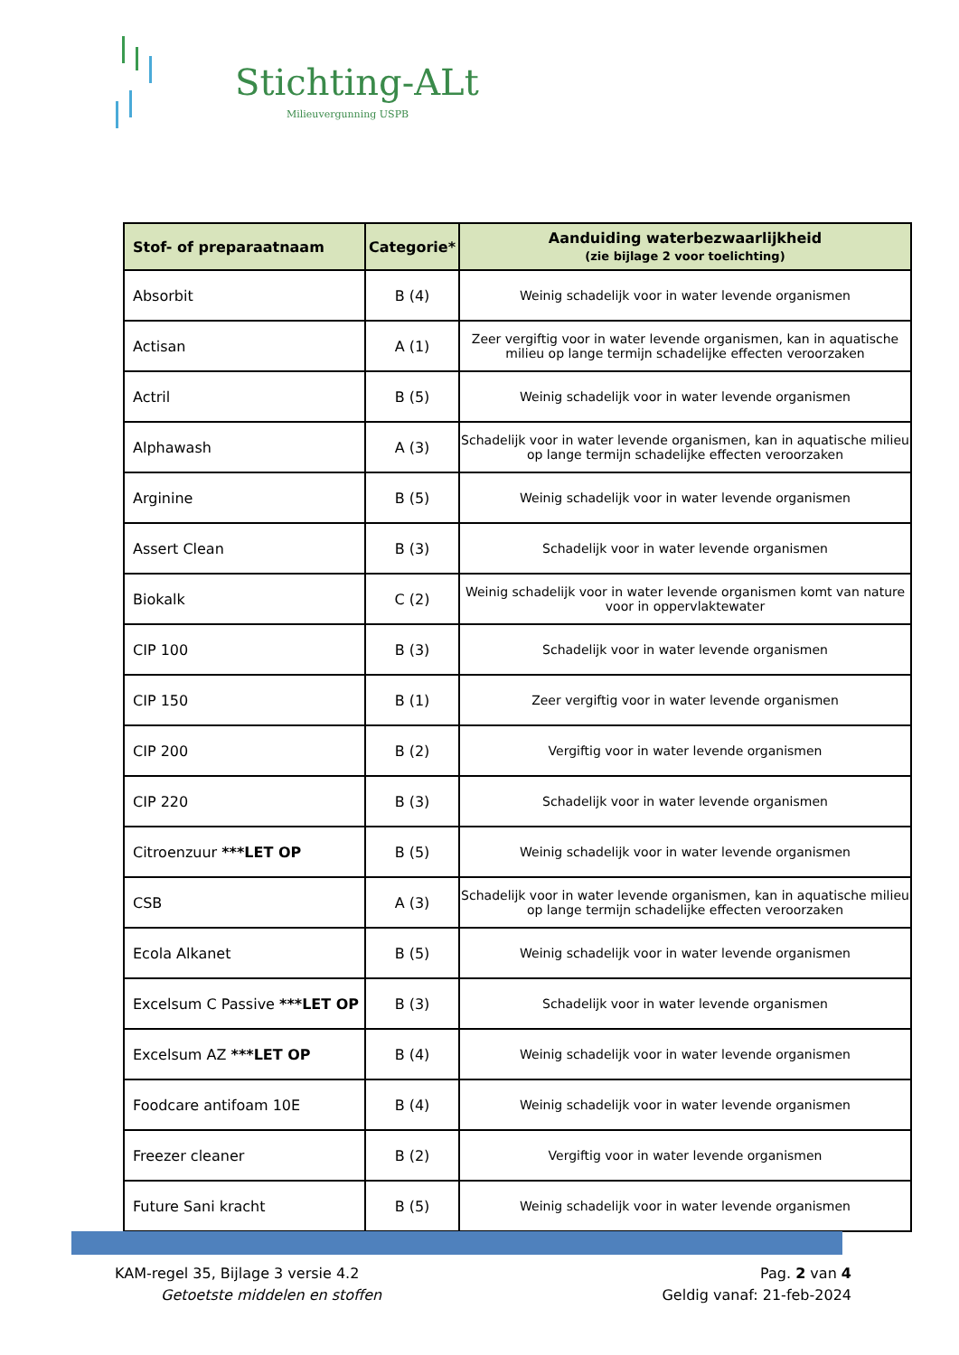Stichting-ALt
Milieuvergunning USPB
| Stof- of preparaatnaam | Categorie* | Aanduiding waterbezwaarlijkheid (zie bijlage 2 voor toelichting) |
| --- | --- | --- |
| Absorbit | B (4) | Weinig schadelijk voor in water levende organismen |
| Actisan | A (1) | Zeer vergiftig voor in water levende organismen, kan in aquatische milieu op lange termijn schadelijke effecten veroorzaken |
| Actril | B (5) | Weinig schadelijk voor in water levende organismen |
| Alphawash | A (3) | Schadelijk voor in water levende organismen, kan in aquatische milieu op lange termijn schadelijke effecten veroorzaken |
| Arginine | B (5) | Weinig schadelijk voor in water levende organismen |
| Assert Clean | B (3) | Schadelijk voor in water levende organismen |
| Biokalk | C (2) | Weinig schadelijk voor in water levende organismen komt van nature voor in oppervlaktewater |
| CIP 100 | B (3) | Schadelijk voor in water levende organismen |
| CIP 150 | B (1) | Zeer vergiftig voor in water levende organismen |
| CIP 200 | B (2) | Vergiftig voor in water levende organismen |
| CIP 220 | B (3) | Schadelijk voor in water levende organismen |
| Citroenzuur ***LET OP | B (5) | Weinig schadelijk voor in water levende organismen |
| CSB | A (3) | Schadelijk voor in water levende organismen, kan in aquatische milieu op lange termijn schadelijke effecten veroorzaken |
| Ecola Alkanet | B (5) | Weinig schadelijk voor in water levende organismen |
| Excelsum C Passive ***LET OP | B (3) | Schadelijk voor in water levende organismen |
| Excelsum AZ ***LET OP | B (4) | Weinig schadelijk voor in water levende organismen |
| Foodcare antifoam 10E | B (4) | Weinig schadelijk voor in water levende organismen |
| Freezer cleaner | B (2) | Vergiftig voor in water levende organismen |
| Future Sani kracht | B (5) | Weinig schadelijk voor in water levende organismen |
KAM-regel 35, Bijlage 3 versie 4.2
Getoetste middelen en stoffen
Pag. 2 van 4
Geldig vanaf: 21-feb-2024